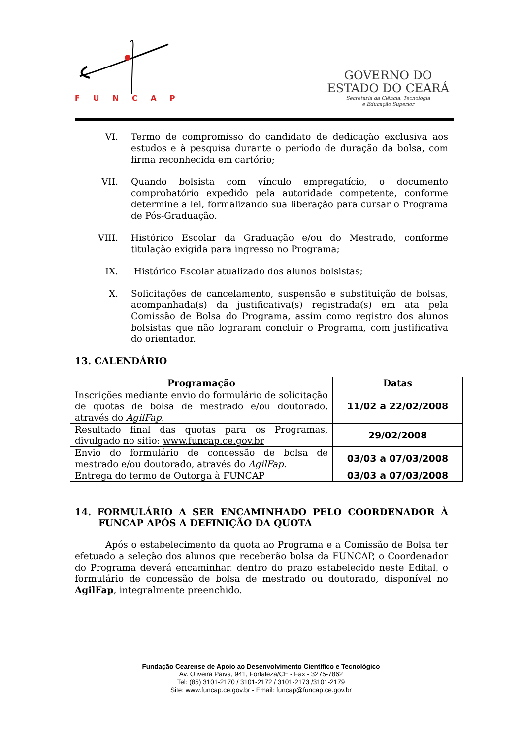FUNCAP
GOVERNO DO
ESTADO DO CEARÁ
Secretaria da Ciência, Tecnologia
e Educação Superior
VI. Termo de compromisso do candidato de dedicação exclusiva aos estudos e à pesquisa durante o período de duração da bolsa, com firma reconhecida em cartório;
VII. Quando bolsista com vínculo empregatício, o documento comprobatório expedido pela autoridade competente, conforme determine a lei, formalizando sua liberação para cursar o Programa de Pós-Graduação.
VIII. Histórico Escolar da Graduação e/ou do Mestrado, conforme titulação exigida para ingresso no Programa;
IX. Histórico Escolar atualizado dos alunos bolsistas;
X. Solicitações de cancelamento, suspensão e substituição de bolsas, acompanhada(s) da justificativa(s) registrada(s) em ata pela Comissão de Bolsa do Programa, assim como registro dos alunos bolsistas que não lograram concluir o Programa, com justificativa do orientador.
13. CALENDÁRIO
| Programação | Datas |
| --- | --- |
| Inscrições mediante envio do formulário de solicitação de quotas de bolsa de mestrado e/ou doutorado, através do AgilFap. | 11/02 a 22/02/2008 |
| Resultado final das quotas para os Programas, divulgado no sítio: www.funcap.ce.gov.br | 29/02/2008 |
| Envio do formulário de concessão de bolsa de mestrado e/ou doutorado, através do AgilFap. | 03/03 a 07/03/2008 |
| Entrega do termo de Outorga à FUNCAP | 03/03 a 07/03/2008 |
14. FORMULÁRIO A SER ENCAMINHADO PELO COORDENADOR À FUNCAP APÓS A DEFINIÇÃO DA QUOTA
Após o estabelecimento da quota ao Programa e a Comissão de Bolsa ter efetuado a seleção dos alunos que receberão bolsa da FUNCAP, o Coordenador do Programa deverá encaminhar, dentro do prazo estabelecido neste Edital, o formulário de concessão de bolsa de mestrado ou doutorado, disponível no AgilFap, integralmente preenchido.
Fundação Cearense de Apoio ao Desenvolvimento Científico e Tecnológico
Av. Oliveira Paiva, 941, Fortaleza/CE - Fax - 3275-7862
Tel: (85) 3101-2170 / 3101-2172 / 3101-2173 /3101-2179
Site: www.funcap.ce.gov.br - Email: funcap@funcap.ce.gov.br